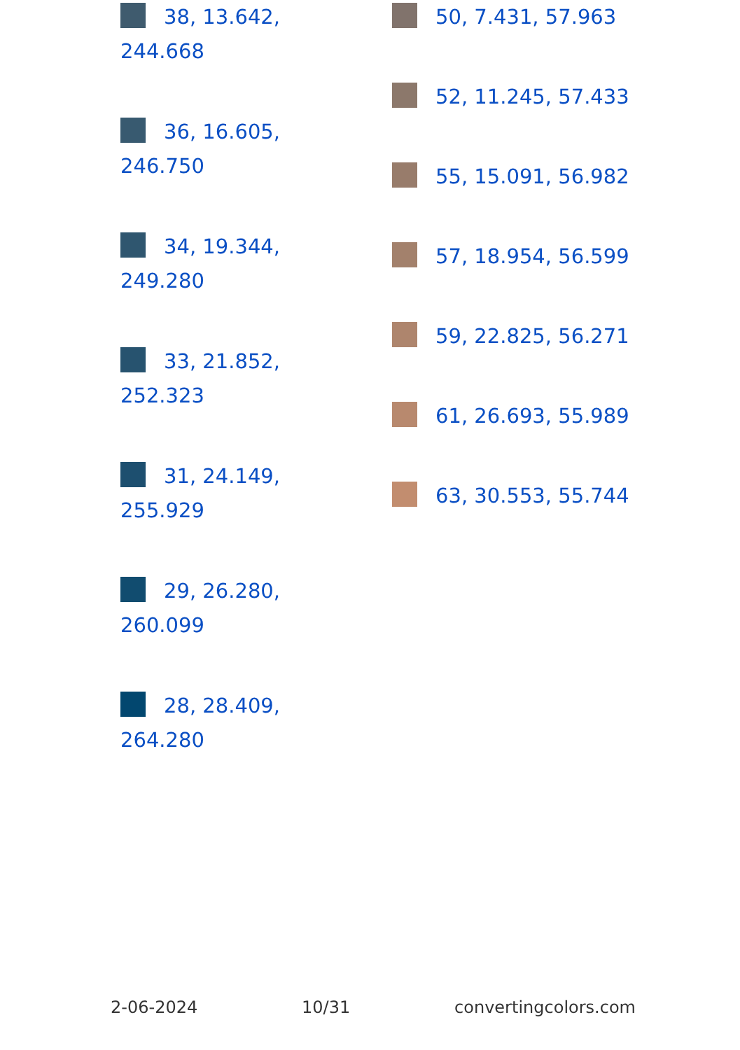38, 13.642, 244.668
36, 16.605, 246.750
34, 19.344, 249.280
33, 21.852, 252.323
31, 24.149, 255.929
29, 26.280, 260.099
28, 28.409, 264.280
50, 7.431, 57.963
52, 11.245, 57.433
55, 15.091, 56.982
57, 18.954, 56.599
59, 22.825, 56.271
61, 26.693, 55.989
63, 30.553, 55.744
2-06-2024 10/31 convertingcolors.com